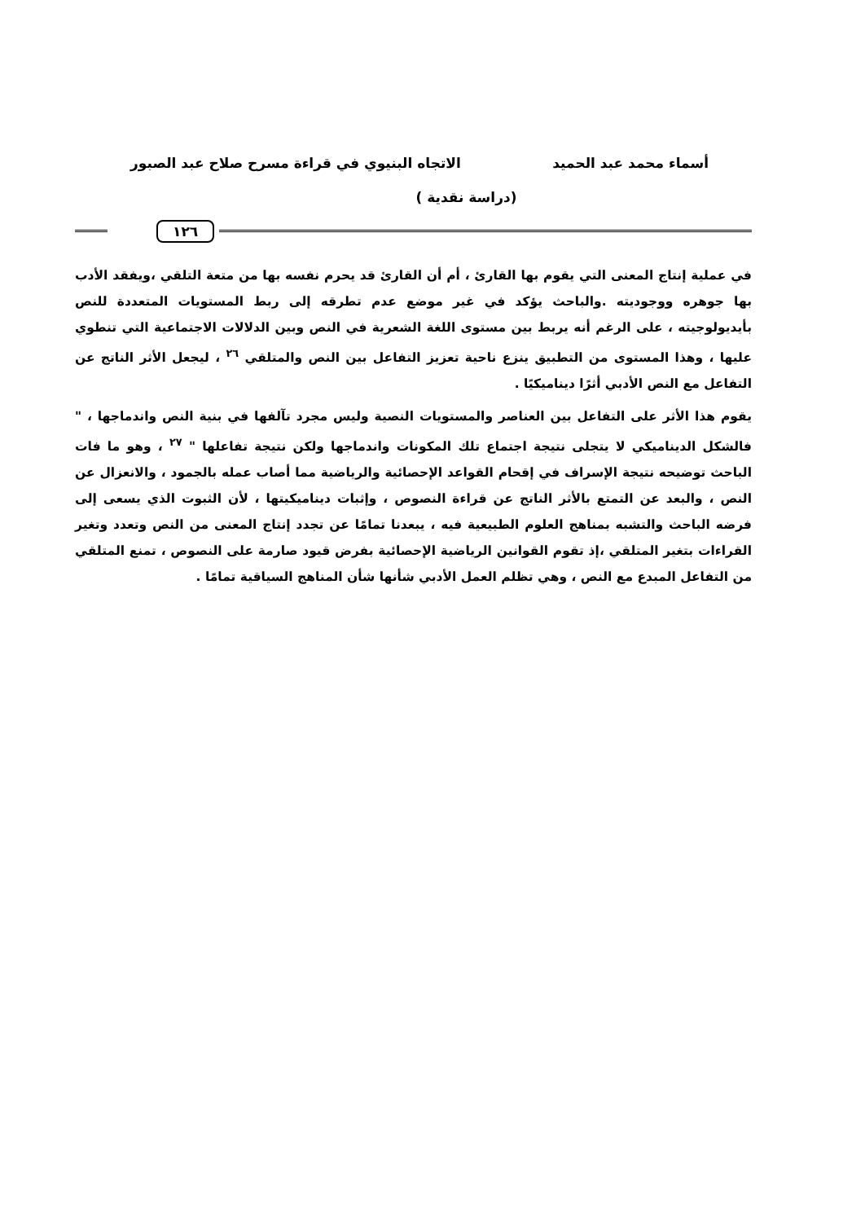أسماء محمد عبد الحميد الاتجاه البنيوي في قراءة مسرح صلاح عبد الصبور
(دراسة نقدية )
١٢٦
في عملية إنتاج المعنى التي يقوم بها القارئ ، أم أن القارئ قد يحرم نفسه بها من متعة التلقي ،ويفقد الأدب بها جوهره ووجوديته .والباحث يؤكد في غير موضع عدم تطرقه إلى ربط المستويات المتعددة للنص بأيديولوجيته ، على الرغم أنه يربط بين مستوى اللغة الشعرية في النص وبين الدلالات الاجتماعية التي تنطوي عليها ، وهذا المستوى من التطبيق ينزع ناحية تعزيز التفاعل بين النص والمتلقي <sup>٢٦</sup> ، ليجعل الأثر الناتج عن التفاعل مع النص الأدبي أثرًا ديناميكيًا .
يقوم هذا الأثر على التفاعل بين العناصر والمستويات النصية وليس مجرد تآلفها في بنية النص واندماجها ، " فالشكل الديناميكي لا يتجلى نتيجة اجتماع تلك المكونات واندماجها ولكن نتيجة تفاعلها " <sup>٢٧</sup> ، وهو ما فات الباحث توضيحه نتيجة الإسراف في إقحام القواعد الإحصائية والرياضية مما أصاب عمله بالجمود ، والانعزال عن النص ، والبعد عن التمتع بالأثر الناتج عن قراءة النصوص ، وإثبات ديناميكيتها ، لأن الثبوت الذي يسعى إلى فرضه الباحث والتشبه بمناهج العلوم الطبيعية فيه ، يبعدنا تمامًا عن تجدد إنتاج المعنى من النص وتعدد وتغير القراءات بتغير المتلقي ،إذ تقوم القوانين الرياضية الإحصائية بفرض قيود صارمة على النصوص ، تمنع المتلقي من التفاعل المبدع مع النص ، وهي تظلم العمل الأدبي شأنها شأن المناهج السياقية تمامًا .